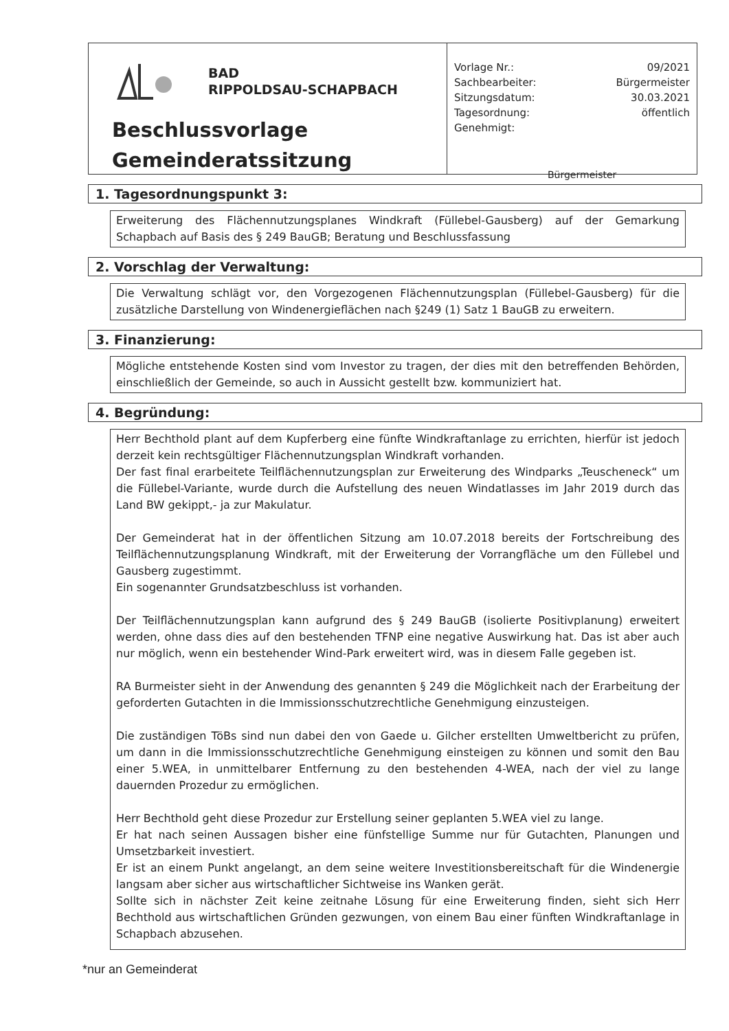BAD
RIPPOLDSAU-SCHAPBACH
Beschlussvorlage
Gemeinderatssitzung
Vorlage Nr.: 09/2021
Sachbearbeiter: Bürgermeister
Sitzungsdatum: 30.03.2021
Tagesordnung: öffentlich
Genehmigt:
Bürgermeister
1. Tagesordnungspunkt 3:
Erweiterung des Flächennutzungsplanes Windkraft (Füllebel-Gausberg) auf der Gemarkung Schapbach auf Basis des § 249 BauGB; Beratung und Beschlussfassung
2. Vorschlag der Verwaltung:
Die Verwaltung schlägt vor, den Vorgezogenen Flächennutzungsplan (Füllebel-Gausberg) für die zusätzliche Darstellung von Windenergieflächen nach §249 (1) Satz 1 BauGB zu erweitern.
3. Finanzierung:
Mögliche entstehende Kosten sind vom Investor zu tragen, der dies mit den betreffenden Behörden, einschließlich der Gemeinde, so auch in Aussicht gestellt bzw. kommuniziert hat.
4. Begründung:
Herr Bechthold plant auf dem Kupferberg eine fünfte Windkraftanlage zu errichten, hierfür ist jedoch derzeit kein rechtsgültiger Flächennutzungsplan Windkraft vorhanden.
Der fast final erarbeitete Teilflächennutzungsplan zur Erweiterung des Windparks „Teuscheneck“ um die Füllebel-Variante, wurde durch die Aufstellung des neuen Windatlasses im Jahr 2019 durch das Land BW gekippt,- ja zur Makulatur.
Der Gemeinderat hat in der öffentlichen Sitzung am 10.07.2018 bereits der Fortschreibung des Teilflächennutzungsplanung Windkraft, mit der Erweiterung der Vorrangfläche um den Füllebel und Gausberg zugestimmt.
Ein sogenannter Grundsatzbeschluss ist vorhanden.
Der Teilflächennutzungsplan kann aufgrund des § 249 BauGB (isolierte Positivplanung) erweitert werden, ohne dass dies auf den bestehenden TFNP eine negative Auswirkung hat. Das ist aber auch nur möglich, wenn ein bestehender Wind-Park erweitert wird, was in diesem Falle gegeben ist.
RA Burmeister sieht in der Anwendung des genannten § 249 die Möglichkeit nach der Erarbeitung der geforderten Gutachten in die Immissionsschutzrechtliche Genehmigung einzusteigen.
Die zuständigen TöBs sind nun dabei den von Gaede u. Gilcher erstellten Umweltbericht zu prüfen, um dann in die Immissionsschutzrechtliche Genehmigung einsteigen zu können und somit den Bau einer 5.WEA, in unmittelbarer Entfernung zu den bestehenden 4-WEA, nach der viel zu lange dauernden Prozedur zu ermöglichen.
Herr Bechthold geht diese Prozedur zur Erstellung seiner geplanten 5.WEA viel zu lange.
Er hat nach seinen Aussagen bisher eine fünfstellige Summe nur für Gutachten, Planungen und Umsetzbarkeit investiert.
Er ist an einem Punkt angelangt, an dem seine weitere Investitionsbereitschaft für die Windenergie langsam aber sicher aus wirtschaftlicher Sichtweise ins Wanken gerät.
Sollte sich in nächster Zeit keine zeitnahe Lösung für eine Erweiterung finden, sieht sich Herr Bechthold aus wirtschaftlichen Gründen gezwungen, von einem Bau einer fünften Windkraftanlage in Schapbach abzusehen.
*nur an Gemeinderat